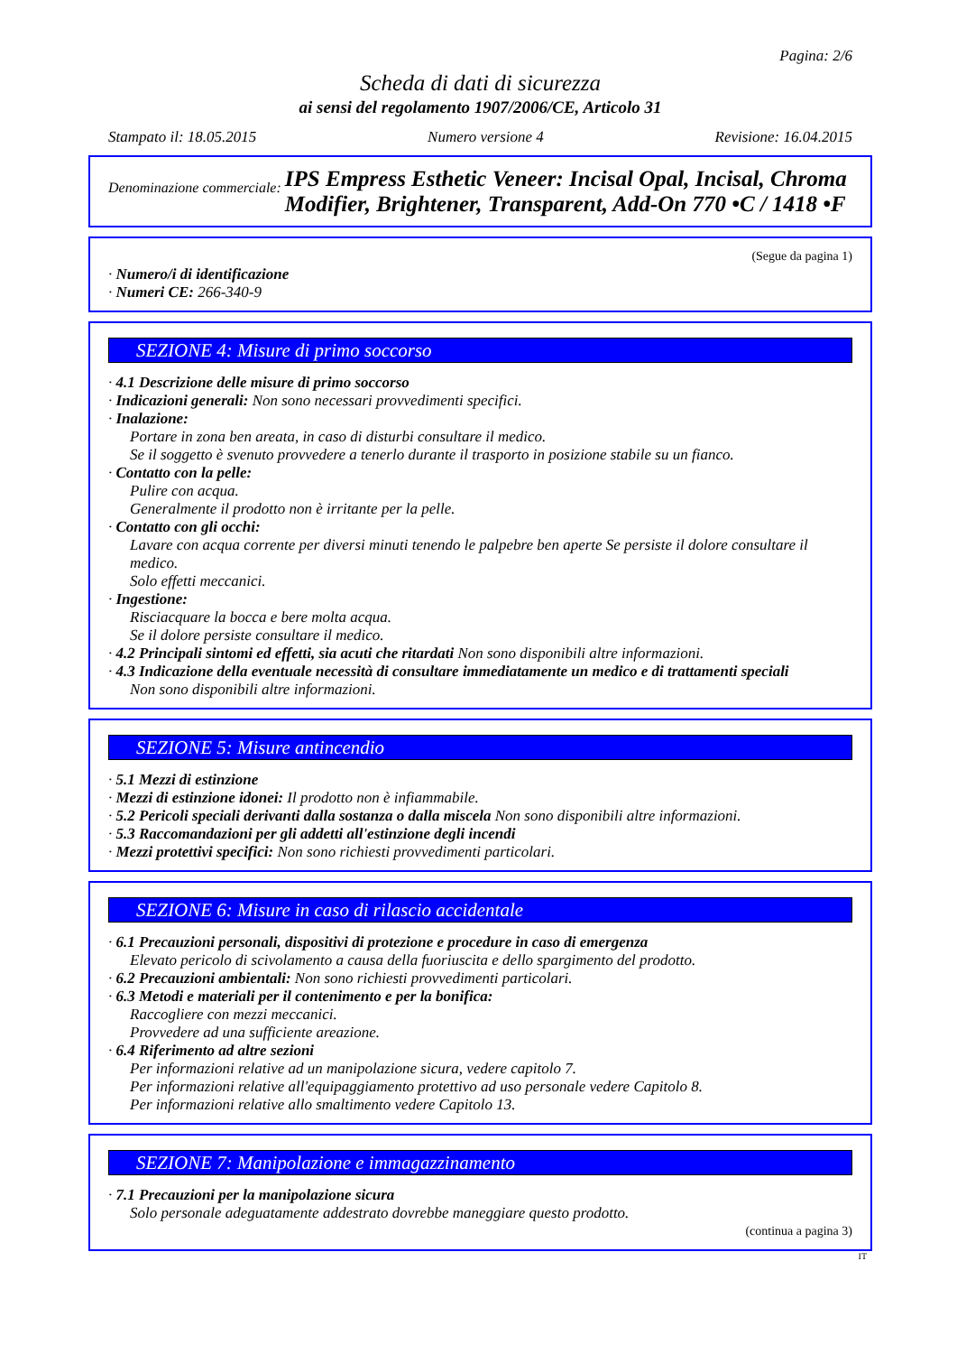Pagina: 2/6
Scheda di dati di sicurezza
ai sensi del regolamento 1907/2006/CE, Articolo 31
Stampato il: 18.05.2015 Numero versione 4 Revisione: 16.04.2015
Denominazione commerciale: IPS Empress Esthetic Veneer: Incisal Opal, Incisal, Chroma Modifier, Brightener, Transparent, Add-On 770 •C / 1418 •F
(Segue da pagina 1)
· Numero/i di identificazione
· Numeri CE: 266-340-9
SEZIONE 4: Misure di primo soccorso
· 4.1 Descrizione delle misure di primo soccorso
· Indicazioni generali: Non sono necessari provvedimenti specifici.
· Inalazione:
Portare in zona ben areata, in caso di disturbi consultare il medico.
Se il soggetto è svenuto provvedere a tenerlo durante il trasporto in posizione stabile su un fianco.
· Contatto con la pelle:
Pulire con acqua.
Generalmente il prodotto non è irritante per la pelle.
· Contatto con gli occhi:
Lavare con acqua corrente per diversi minuti tenendo le palpebre ben aperte Se persiste il dolore consultare il medico.
Solo effetti meccanici.
· Ingestione:
Risciacquare la bocca e bere molta acqua.
Se il dolore persiste consultare il medico.
· 4.2 Principali sintomi ed effetti, sia acuti che ritardati Non sono disponibili altre informazioni.
· 4.3 Indicazione della eventuale necessità di consultare immediatamente un medico e di trattamenti speciali
Non sono disponibili altre informazioni.
SEZIONE 5: Misure antincendio
· 5.1 Mezzi di estinzione
· Mezzi di estinzione idonei: Il prodotto non è infiammabile.
· 5.2 Pericoli speciali derivanti dalla sostanza o dalla miscela Non sono disponibili altre informazioni.
· 5.3 Raccomandazioni per gli addetti all'estinzione degli incendi
· Mezzi protettivi specifici: Non sono richiesti provvedimenti particolari.
SEZIONE 6: Misure in caso di rilascio accidentale
· 6.1 Precauzioni personali, dispositivi di protezione e procedure in caso di emergenza
Elevato pericolo di scivolamento a causa della fuoriuscita e dello spargimento del prodotto.
· 6.2 Precauzioni ambientali: Non sono richiesti provvedimenti particolari.
· 6.3 Metodi e materiali per il contenimento e per la bonifica:
Raccogliere con mezzi meccanici.
Provvedere ad una sufficiente areazione.
· 6.4 Riferimento ad altre sezioni
Per informazioni relative ad un manipolazione sicura, vedere capitolo 7.
Per informazioni relative all'equipaggiamento protettivo ad uso personale vedere Capitolo 8.
Per informazioni relative allo smaltimento vedere Capitolo 13.
SEZIONE 7: Manipolazione e immagazzinamento
· 7.1 Precauzioni per la manipolazione sicura
Solo personale adeguatamente addestrato dovrebbe maneggiare questo prodotto.
(continua a pagina 3)
IT